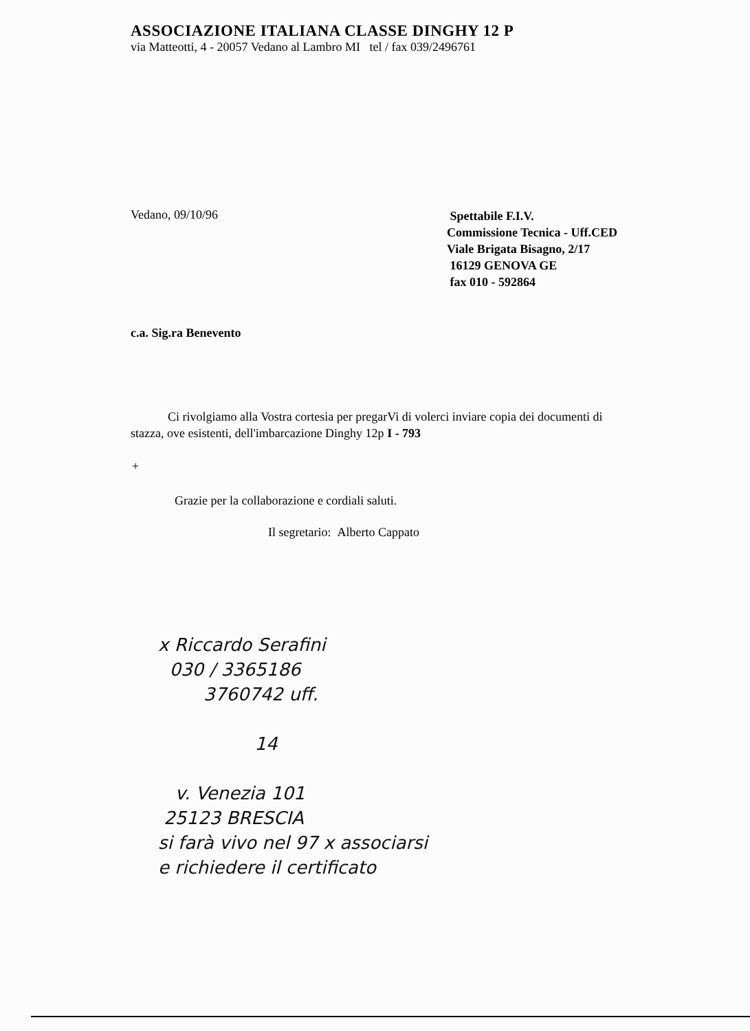ASSOCIAZIONE ITALIANA CLASSE DINGHY 12 P
via Matteotti, 4 - 20057 Vedano al Lambro MI tel / fax 039/2496761
Vedano, 09/10/96
Spettabile F.I.V.
Commissione Tecnica - Uff.CED
Viale Brigata Bisagno, 2/17
16129 GENOVA GE
fax 010 - 592864
c.a. Sig.ra Benevento
Ci rivolgiamo alla Vostra cortesia per pregarVi di volerci inviare copia dei documenti di stazza, ove esistenti, dell'imbarcazione Dinghy 12p I - 793
+
Grazie per la collaborazione e cordiali saluti.
Il segretario: Alberto Cappato
x Riccardo Serafini
030 / 3365186
3760742 uff.
14
v. Venezia 101
25123 BRESCIA
si farà vivo nel 97 x associarsi
e richiedere il certificato